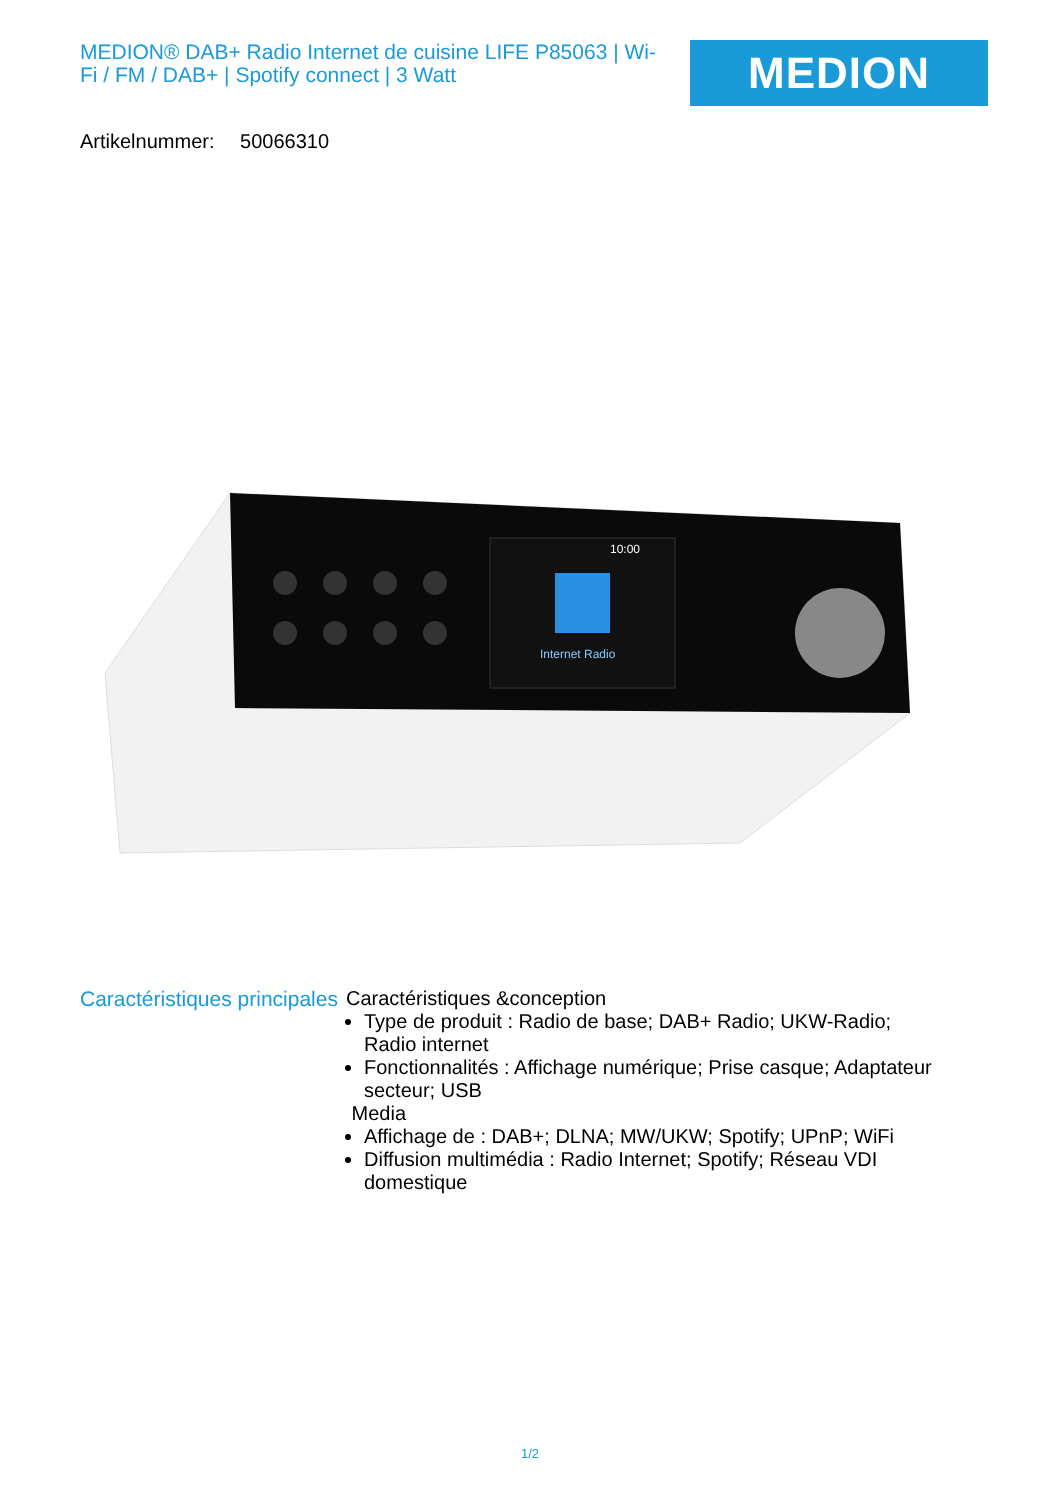MEDION® DAB+ Radio Internet de cuisine LIFE P85063 | Wi-Fi / FM / DAB+ | Spotify connect | 3 Watt
MEDION
Artikelnummer: 50066310
Internet Radio
10:00
Caractéristiques principales
Caractéristiques &conception
Type de produit : Radio de base; DAB+ Radio; UKW-Radio; Radio internet
Fonctionnalités : Affichage numérique; Prise casque; Adaptateur secteur; USB
Media
Affichage de : DAB+; DLNA; MW/UKW; Spotify; UPnP; WiFi
Diffusion multimédia : Radio Internet; Spotify; Réseau VDI domestique
1/2